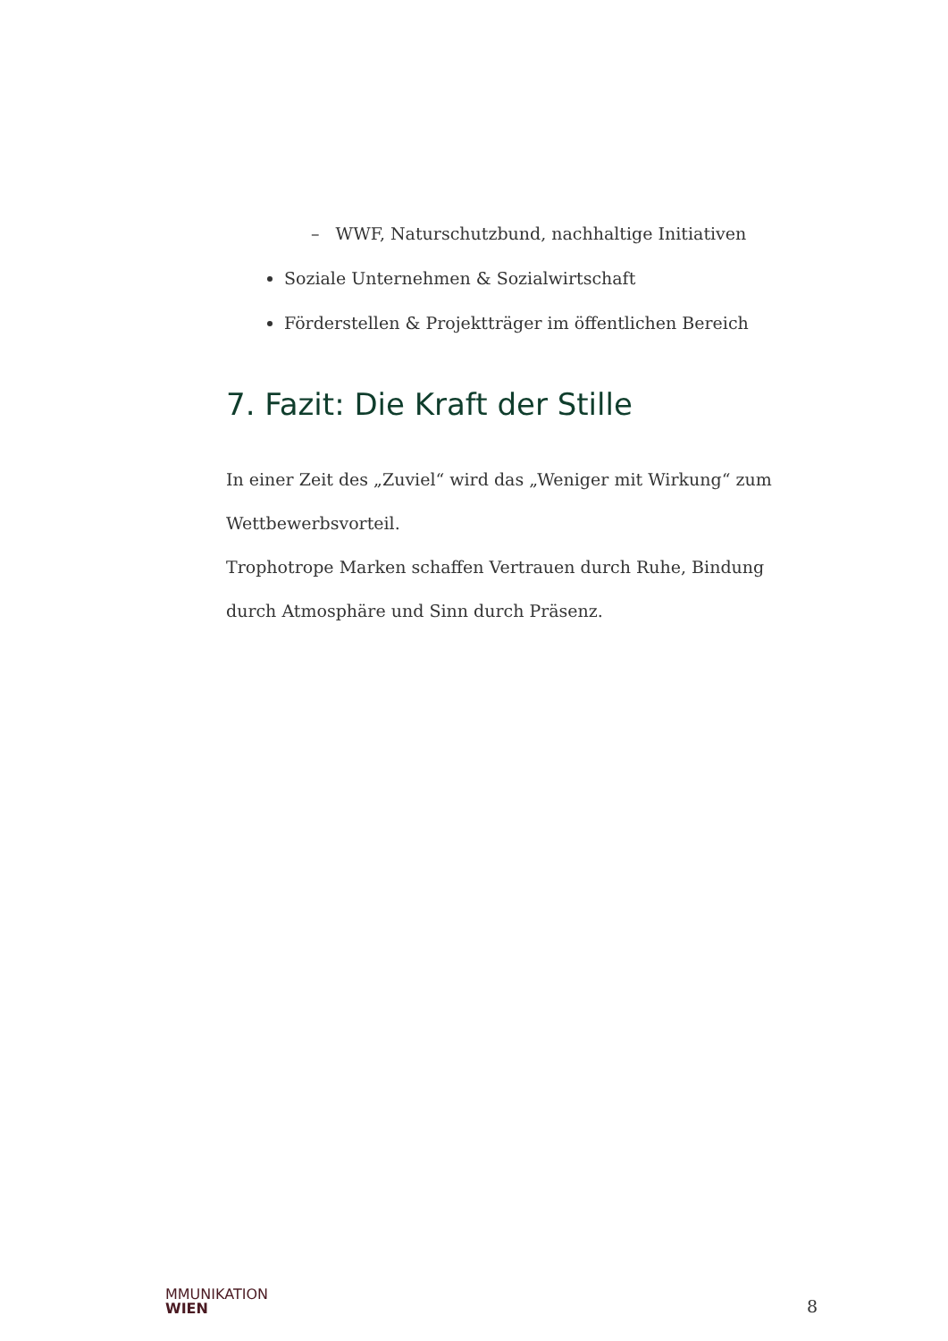– WWF, Naturschutzbund, nachhaltige Initiativen
Soziale Unternehmen & Sozialwirtschaft
Förderstellen & Projektträger im öffentlichen Bereich
7. Fazit: Die Kraft der Stille
In einer Zeit des „Zuviel“ wird das „Weniger mit Wirkung“ zum Wettbewerbsvorteil.
Trophotrope Marken schaffen Vertrauen durch Ruhe, Bindung durch Atmosphäre und Sinn durch Präsenz.
MMUNIKATION
WIEN
8